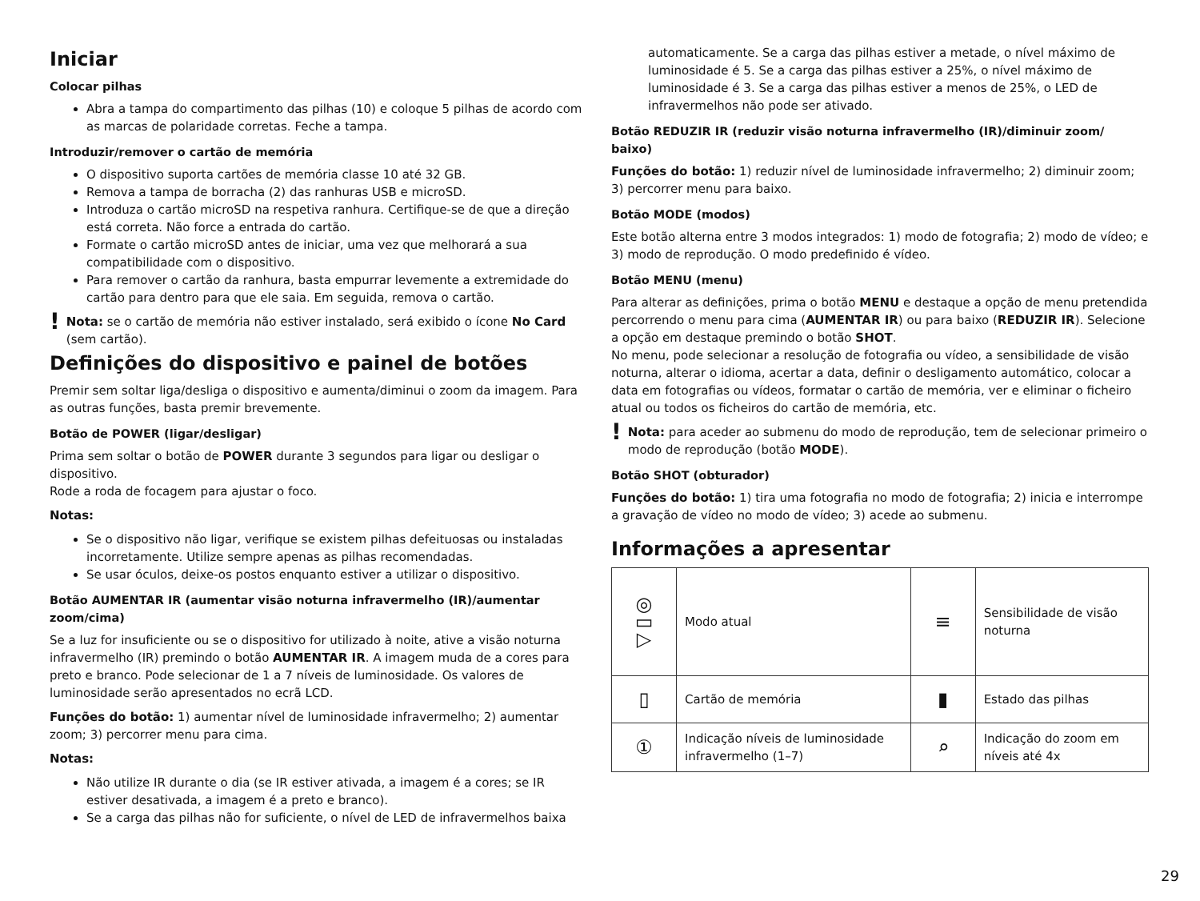Iniciar
Colocar pilhas
Abra a tampa do compartimento das pilhas (10) e coloque 5 pilhas de acordo com as marcas de polaridade corretas. Feche a tampa.
Introduzir/remover o cartão de memória
O dispositivo suporta cartões de memória classe 10 até 32 GB.
Remova a tampa de borracha (2) das ranhuras USB e microSD.
Introduza o cartão microSD na respetiva ranhura. Certifique-se de que a direção está correta. Não force a entrada do cartão.
Formate o cartão microSD antes de iniciar, uma vez que melhorará a sua compatibilidade com o dispositivo.
Para remover o cartão da ranhura, basta empurrar levemente a extremidade do cartão para dentro para que ele saia. Em seguida, remova o cartão.
!
Nota: se o cartão de memória não estiver instalado, será exibido o ícone No Card (sem cartão).
Definições do dispositivo e painel de botões
Premir sem soltar liga/desliga o dispositivo e aumenta/diminui o zoom da imagem. Para as outras funções, basta premir brevemente.
Botão de POWER (ligar/desligar)
Prima sem soltar o botão de POWER durante 3 segundos para ligar ou desligar o dispositivo.
Rode a roda de focagem para ajustar o foco.
Notas:
Se o dispositivo não ligar, verifique se existem pilhas defeituosas ou instaladas incorretamente. Utilize sempre apenas as pilhas recomendadas.
Se usar óculos, deixe-os postos enquanto estiver a utilizar o dispositivo.
Botão AUMENTAR IR (aumentar visão noturna infravermelho (IR)/aumentar zoom/cima)
Se a luz for insuficiente ou se o dispositivo for utilizado à noite, ative a visão noturna infravermelho (IR) premindo o botão AUMENTAR IR. A imagem muda de a cores para preto e branco. Pode selecionar de 1 a 7 níveis de luminosidade. Os valores de luminosidade serão apresentados no ecrã LCD.
Funções do botão: 1) aumentar nível de luminosidade infravermelho; 2) aumentar zoom; 3) percorrer menu para cima.
Notas:
Não utilize IR durante o dia (se IR estiver ativada, a imagem é a cores; se IR estiver desativada, a imagem é a preto e branco).
Se a carga das pilhas não for suficiente, o nível de LED de infravermelhos baixa
automaticamente. Se a carga das pilhas estiver a metade, o nível máximo de luminosidade é 5. Se a carga das pilhas estiver a 25%, o nível máximo de luminosidade é 3. Se a carga das pilhas estiver a menos de 25%, o LED de infravermelhos não pode ser ativado.
Botão REDUZIR IR (reduzir visão noturna infravermelho (IR)/diminuir zoom/ baixo)
Funções do botão: 1) reduzir nível de luminosidade infravermelho; 2) diminuir zoom; 3) percorrer menu para baixo.
Botão MODE (modos)
Este botão alterna entre 3 modos integrados: 1) modo de fotografia; 2) modo de vídeo; e 3) modo de reprodução. O modo predefinido é vídeo.
Botão MENU (menu)
Para alterar as definições, prima o botão MENU e destaque a opção de menu pretendida percorrendo o menu para cima (AUMENTAR IR) ou para baixo (REDUZIR IR). Selecione a opção em destaque premindo o botão SHOT.
No menu, pode selecionar a resolução de fotografia ou vídeo, a sensibilidade de visão noturna, alterar o idioma, acertar a data, definir o desligamento automático, colocar a data em fotografias ou vídeos, formatar o cartão de memória, ver e eliminar o ficheiro atual ou todos os ficheiros do cartão de memória, etc.
!
Nota: para aceder ao submenu do modo de reprodução, tem de selecionar primeiro o modo de reprodução (botão MODE).
Botão SHOT (obturador)
Funções do botão: 1) tira uma fotografia no modo de fotografia; 2) inicia e interrompe a gravação de vídeo no modo de vídeo; 3) acede ao submenu.
Informações a apresentar
| ◎ ▭ ▷ | Modo atual | ≡ | Sensibilidade de visão noturna |
| ▯ | Cartão de memória | ▮ | Estado das pilhas |
| ① | Indicação níveis de luminosidade infravermelho (1–7) | ⌕ | Indicação do zoom em níveis até 4x |
29